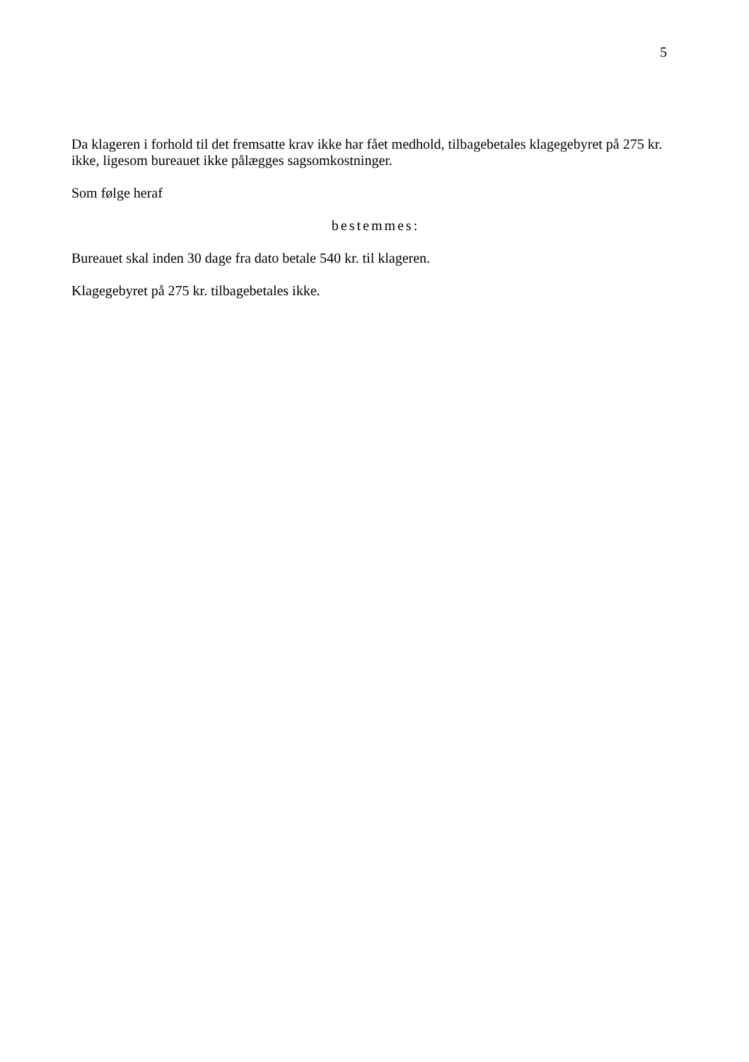5
Da klageren i forhold til det fremsatte krav ikke har fået medhold, tilbagebetales klagegebyret på 275 kr. ikke, ligesom bureauet ikke pålægges sagsomkostninger.
Som følge heraf
bestemmes:
Bureauet skal inden 30 dage fra dato betale 540 kr. til klageren.
Klagegebyret på 275 kr. tilbagebetales ikke.